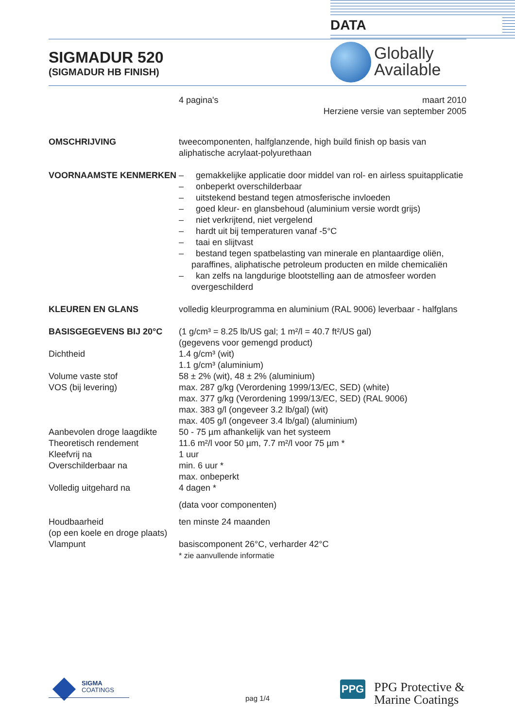DATA
SIGMADUR 520
(SIGMADUR HB FINISH)
Globally
Available
4 pagina's maart 2010
Herziene versie van september 2005
OMSCHRIJVING tweecomponenten, halfglanzende, high build finish op basis van aliphatische acrylaat-polyurethaan
VOORNAAMSTE KENMERKEN – gemakkelijke applicatie door middel van rol- en airless spuitapplicatie
– onbeperkt overschilderbaar
– uitstekend bestand tegen atmosferische invloeden
– goed kleur- en glansbehoud (aluminium versie wordt grijs)
– niet verkrijtend, niet vergelend
– hardt uit bij temperaturen vanaf -5°C
– taai en slijtvast
– bestand tegen spatbelasting van minerale en plantaardige oliën, paraffines, aliphatische petroleum producten en milde chemicaliën
– kan zelfs na langdurige blootstelling aan de atmosfeer worden overgeschilderd
KLEUREN EN GLANS volledig kleurprogramma en aluminium (RAL 9006) leverbaar - halfglans
BASISGEGEVENS BIJ 20°C (1 g/cm³ = 8.25 lb/US gal; 1 m²/l = 40.7 ft²/US gal)
(gegevens voor gemengd product)
Dichtheid 1.4 g/cm³ (wit)
1.1 g/cm³ (aluminium)
Volume vaste stof 58 ± 2% (wit), 48 ± 2% (aluminium)
VOS (bij levering) max. 287 g/kg (Verordening 1999/13/EC, SED) (white)
max. 377 g/kg (Verordening 1999/13/EC, SED) (RAL 9006)
max. 383 g/l (ongeveer 3.2 lb/gal) (wit)
max. 405 g/l (ongeveer 3.4 lb/gal) (aluminium)
Aanbevolen droge laagdikte
50 - 75 µm afhankelijk van het systeem
Theoretisch rendement 11.6 m²/l voor 50 µm, 7.7 m²/l voor 75 µm *
Kleefvrij na 1 uur
Overschilderbaar na min. 6 uur *
max. onbeperkt
Volledig uitgehard na 4 dagen *
(data voor componenten)
Houdbaarheid
(op een koele en droge plaats)
ten minste 24 maanden
Vlampunt basiscomponent 26°C, verharder 42°C
* zie aanvullende informatie
SIGMA
COATINGS
pag 1/4
PPG
PPG Protective &
Marine Coatings